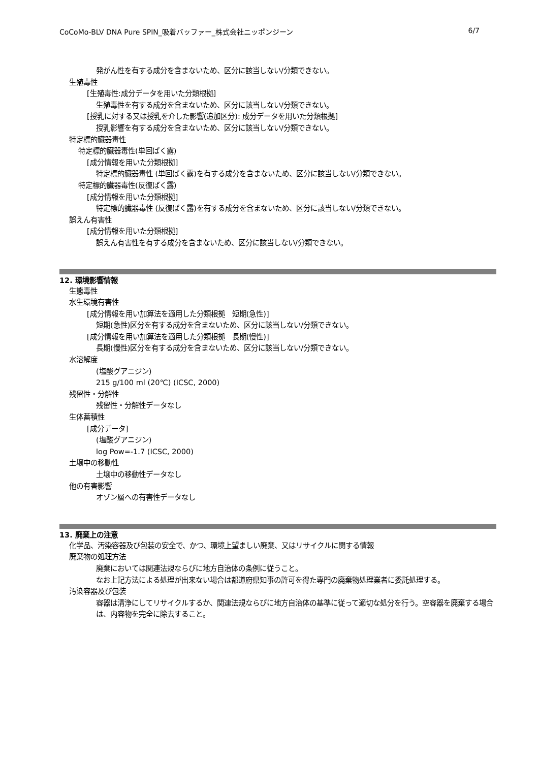CoCoMo-BLV DNA Pure SPIN_吸着バッファー_株式会社ニッポンジーン 6/7
発がん性を有する成分を含まないため、区分に該当しない/分類できない。
生殖毒性
[生殖毒性:成分データを用いた分類根拠]
生殖毒性を有する成分を含まないため、区分に該当しない/分類できない。
[授乳に対する又は授乳を介した影響(追加区分): 成分データを用いた分類根拠]
授乳影響を有する成分を含まないため、区分に該当しない/分類できない。
特定標的臓器毒性
特定標的臓器毒性(単回ばく露)
[成分情報を用いた分類根拠]
特定標的臓器毒性 (単回ばく露)を有する成分を含まないため、区分に該当しない/分類できない。
特定標的臓器毒性(反復ばく露)
[成分情報を用いた分類根拠]
特定標的臓器毒性 (反復ばく露)を有する成分を含まないため、区分に該当しない/分類できない。
誤えん有害性
[成分情報を用いた分類根拠]
誤えん有害性を有する成分を含まないため、区分に該当しない/分類できない。
12. 環境影響情報
生態毒性
水生環境有害性
[成分情報を用い加算法を適用した分類根拠　短期(急性)]
短期(急性)区分を有する成分を含まないため、区分に該当しない/分類できない。
[成分情報を用い加算法を適用した分類根拠　長期(慢性)]
長期(慢性)区分を有する成分を含まないため、区分に該当しない/分類できない。
水溶解度
(塩酸グアニジン)
215 g/100 ml (20℃) (ICSC, 2000)
残留性・分解性
残留性・分解性データなし
生体蓄積性
[成分データ]
(塩酸グアニジン)
log Pow=-1.7 (ICSC, 2000)
土壌中の移動性
土壌中の移動性データなし
他の有害影響
オゾン層への有害性データなし
13. 廃棄上の注意
化学品、汚染容器及び包装の安全で、かつ、環境上望ましい廃棄、又はリサイクルに関する情報
廃棄物の処理方法
廃棄においては関連法規ならびに地方自治体の条例に従うこと。
なお上記方法による処理が出来ない場合は都道府県知事の許可を得た専門の廃棄物処理業者に委託処理する。
汚染容器及び包装
容器は清浄にしてリサイクルするか、関連法規ならびに地方自治体の基準に従って適切な処分を行う。空容器を廃棄する場合は、内容物を完全に除去すること。